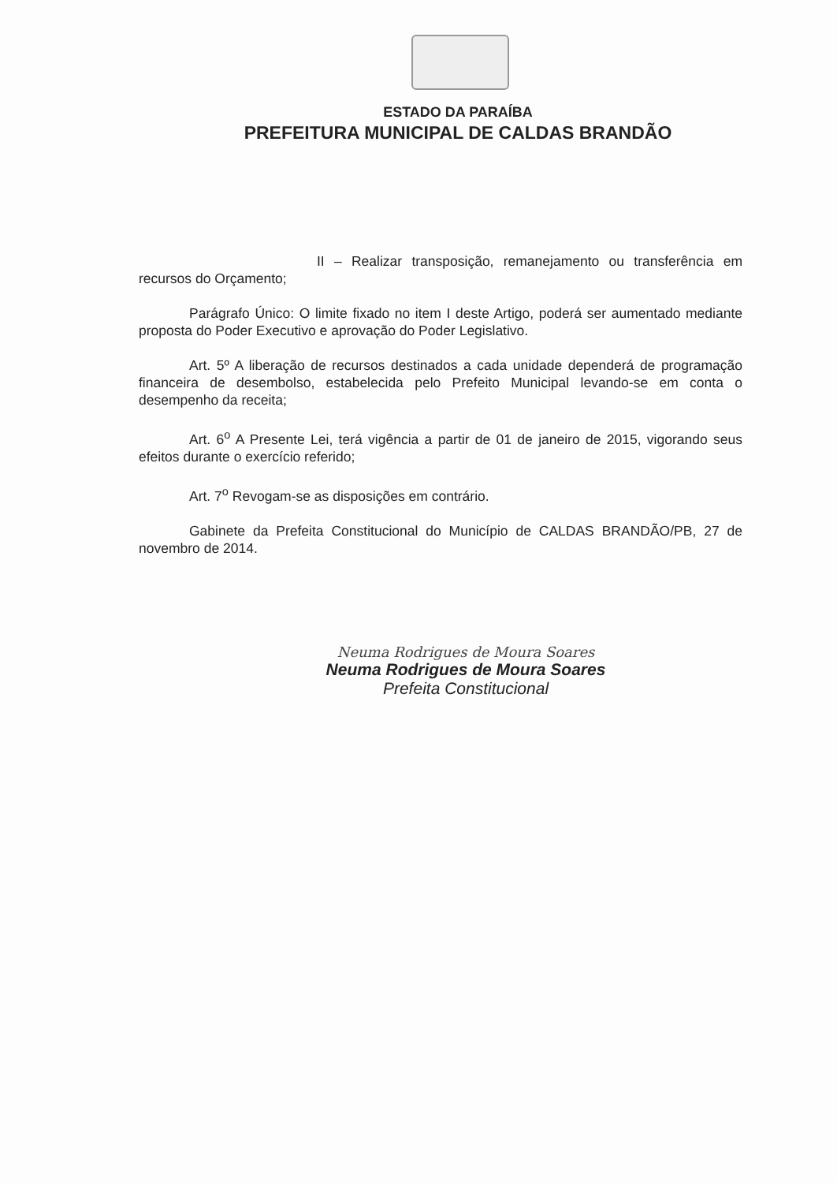ESTADO DA PARAÍBA
PREFEITURA MUNICIPAL DE CALDAS BRANDÃO
II – Realizar transposição, remanejamento ou transferência em recursos do Orçamento;
Parágrafo Único: O limite fixado no item I deste Artigo, poderá ser aumentado mediante proposta do Poder Executivo e aprovação do Poder Legislativo.
Art. 5º A liberação de recursos destinados a cada unidade dependerá de programação financeira de desembolso, estabelecida pelo Prefeito Municipal levando-se em conta o desempenho da receita;
Art. 6<sup>o</sup> A Presente Lei, terá vigência a partir de 01 de janeiro de 2015, vigorando seus efeitos durante o exercício referido;
Art. 7<sup>o</sup> Revogam-se as disposições em contrário.
Gabinete da Prefeita Constitucional do Município de CALDAS BRANDÃO/PB, 27 de novembro de 2014.
Neuma Rodrigues de Moura Soares
Neuma Rodrigues de Moura Soares
Prefeita Constitucional